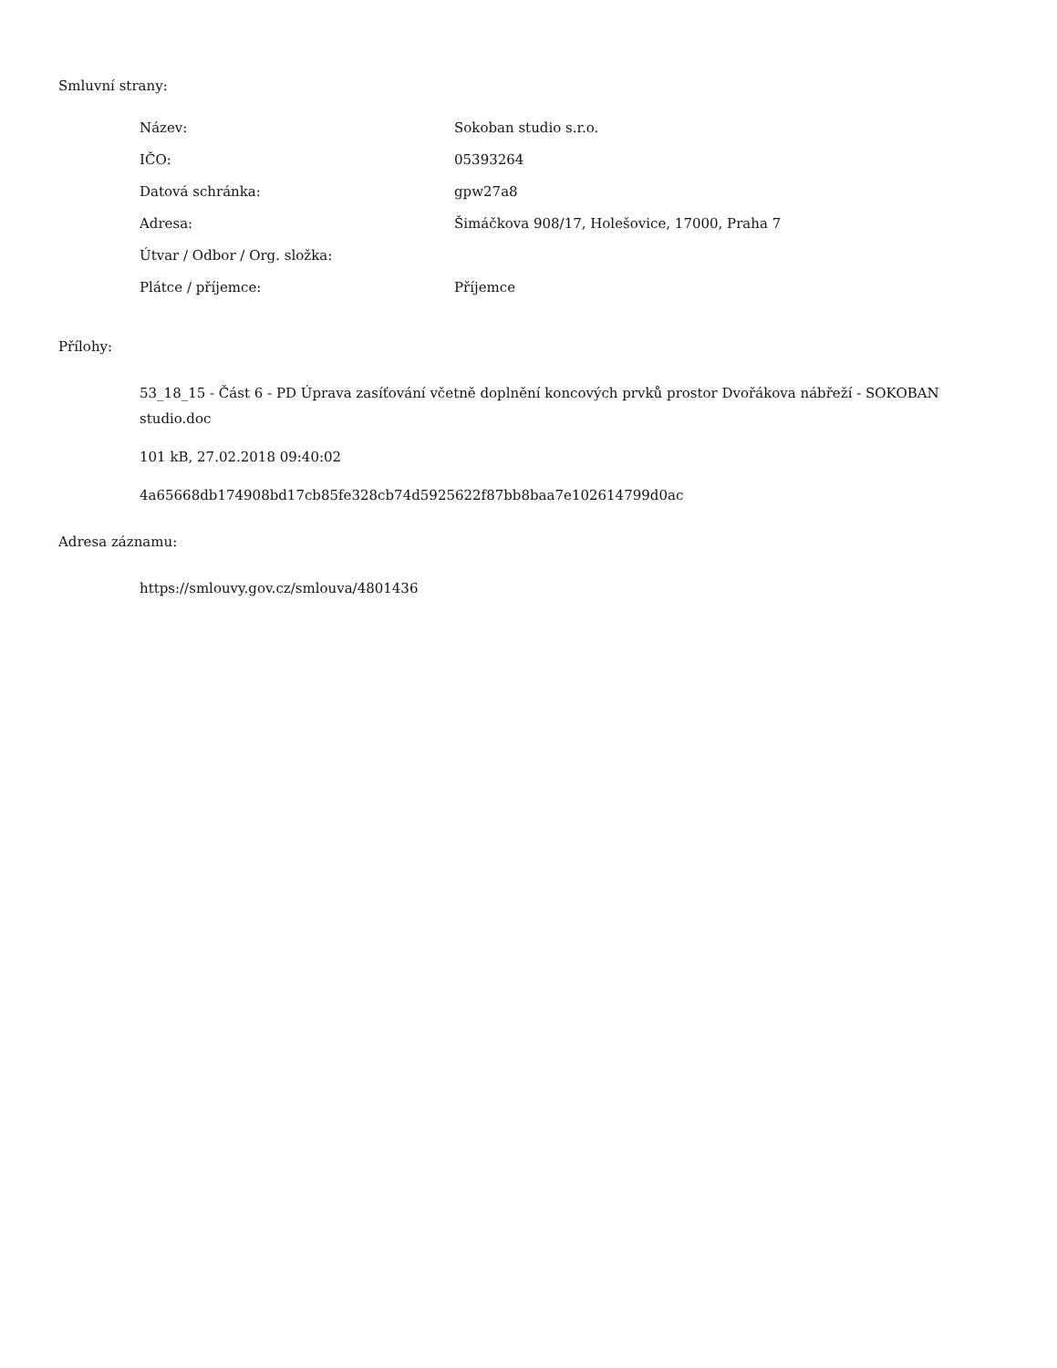Smluvní strany:
| Název: | Sokoban studio s.r.o. |
| IČO: | 05393264 |
| Datová schránka: | gpw27a8 |
| Adresa: | Šimáčkova 908/17, Holešovice, 17000, Praha 7 |
| Útvar / Odbor / Org. složka: | |
| Plátce / příjemce: | Příjemce |
Přílohy:
53_18_15 - Část 6 - PD Úprava zasíťování včetně doplnění koncových prvků prostor Dvořákova nábřeží - SOKOBAN studio.doc
101 kB, 27.02.2018 09:40:02
4a65668db174908bd17cb85fe328cb74d5925622f87bb8baa7e102614799d0ac
Adresa záznamu:
https://smlouvy.gov.cz/smlouva/4801436